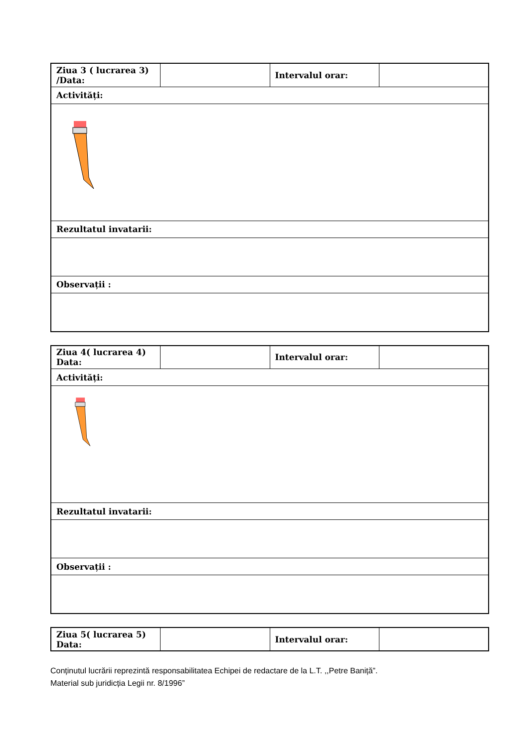| Ziua 3 ( lucrarea 3) /Data: | | Intervalul orar: | |
| Activități: | | | |
| Rezultatul invatarii: | | | |
| Observații : | | | |
| Ziua 4( lucrarea 4) Data: | | Intervalul orar: | |
| Activități: | | | |
| Rezultatul invatarii: | | | |
| Observații : | | | |
| Ziua 5( lucrarea 5) Data: | | Intervalul orar: | |
Conținutul lucrării reprezintă responsabilitatea Echipei de redactare de la L.T. ,,Petre Baniță”.
Material sub juridicția Legii nr. 8/1996”